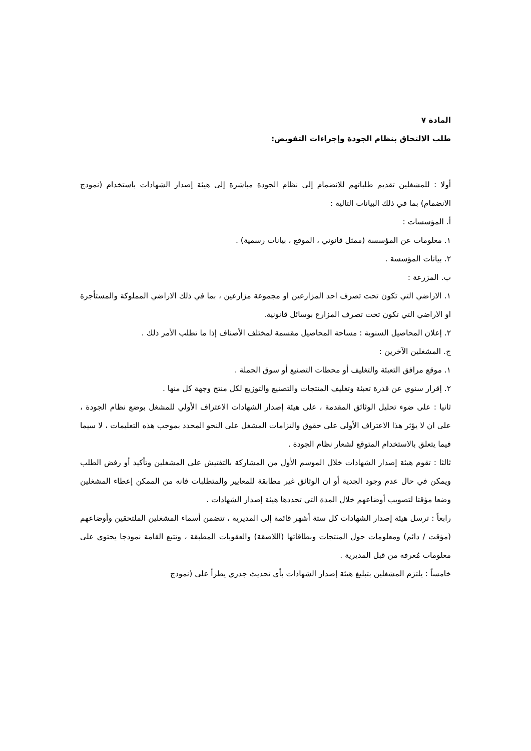المادة ٧
طلب الالتحاق بنظام الجودة وإجراءات التفويض:
أولا : للمشغلين تقديم طلباتهم للانضمام إلى نظام الجودة مباشرة إلى هيئة إصدار الشهادات باستخدام (نموذج الانضمام) بما في ذلك البيانات التالية :
أ. المؤسسات :
١. معلومات عن المؤسسة (ممثل قانوني ، الموقع ، بيانات رسمية) .
٢. بيانات المؤسسة .
ب. المزرعة :
١. الاراضي التي تكون تحت تصرف احد المزارعين او مجموعة مزارعين ، بما في ذلك الاراضي المملوكة والمستأجرة او الاراضي التي تكون تحت تصرف المزارع بوسائل قانونية.
٢. إعلان المحاصيل السنوية : مساحة المحاصيل مقسمة لمختلف الأصناف إذا ما تطلب الأمر ذلك .
ج. المشغلين الآخرين :
١. موقع مرافق التعبئة والتغليف أو محطات التصنيع أو سوق الجملة .
٢. إقرار سنوي عن قدرة تعبئة وتغليف المنتجات والتصنيع والتوزيع لكل منتج وجهة كل منها .
ثانيا : على ضوء تحليل الوثائق المقدمة ، على هيئة إصدار الشهادات الاعتراف الأولي للمشغل بوضع نظام الجودة ، على ان لا يؤثر هذا الاعتراف الأولي على حقوق والتزامات المشغل على النحو المحدد بموجب هذه التعليمات ، لا سيما فيما يتعلق بالاستخدام المتوقع لشعار نظام الجودة .
ثالثا : تقوم هيئة إصدار الشهادات خلال الموسم الأول من المشاركة بالتفتيش على المشغلين وتأكيد أو رفض الطلب ويمكن في حال عدم وجود الجدية أو ان الوثائق غير مطابقة للمعايير والمتطلبات فانه من الممكن إعطاء المشغلين وضعا مؤقتا لتصويب أوضاعهم خلال المدة التي تحددها هيئة إصدار الشهادات .
رابعاً : ترسل هيئة إصدار الشهادات كل ستة أشهر قائمة إلى المديرية ، تتضمن أسماء المشغلين الملتحقين وأوضاعهم (مؤقت / دائم) ومعلومات حول المنتجات وبطاقاتها (اللاصقة) والعقوبات المطبقة ، وتتبع القامة نموذجا يحتوي على معلومات مُعرفه من قبل المديرية .
خامساً : يلتزم المشغلين بتبليغ هيئة إصدار الشهادات بأي تحديث جذري يطرأ على (نموذج